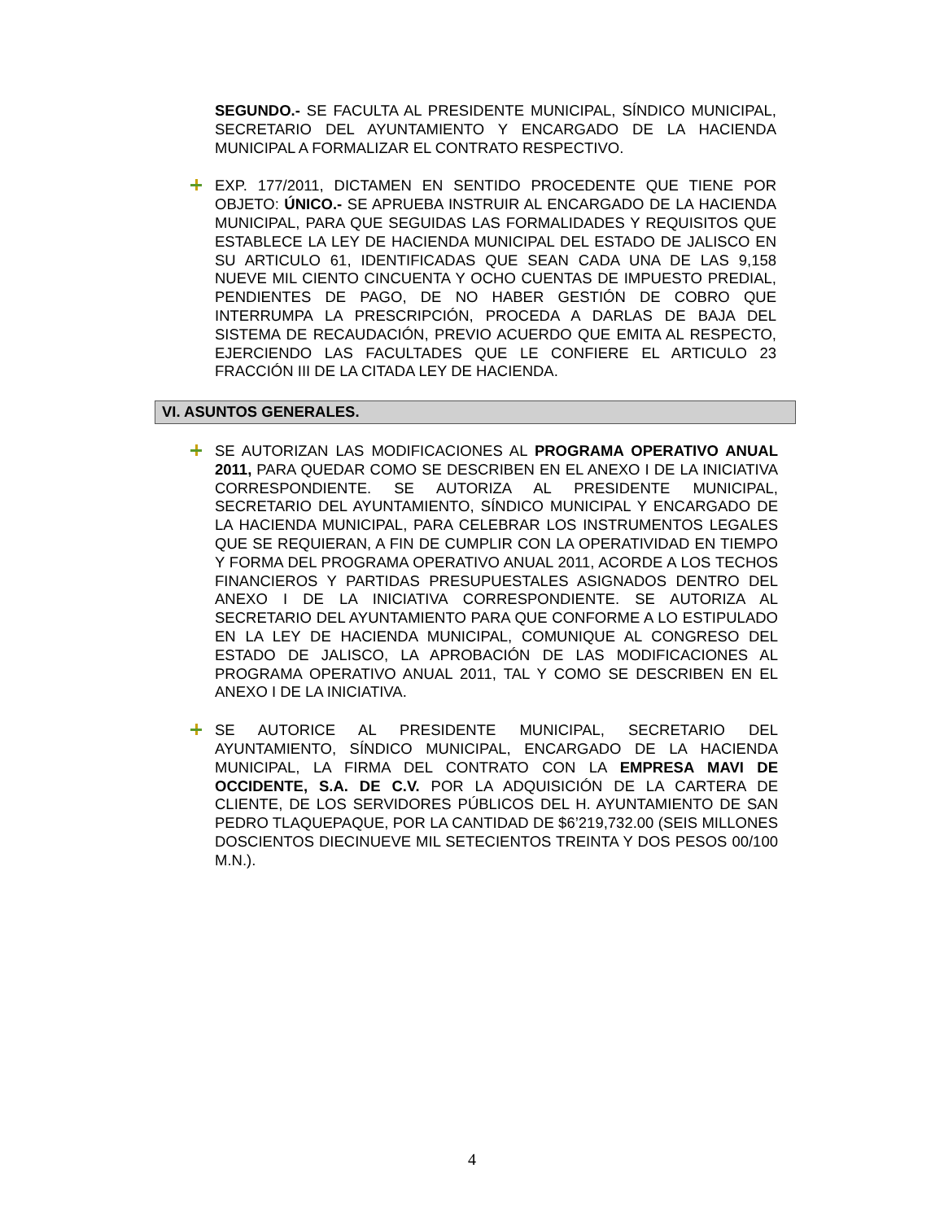SEGUNDO.- SE FACULTA AL PRESIDENTE MUNICIPAL, SÍNDICO MUNICIPAL, SECRETARIO DEL AYUNTAMIENTO Y ENCARGADO DE LA HACIENDA MUNICIPAL A FORMALIZAR EL CONTRATO RESPECTIVO.
EXP. 177/2011, DICTAMEN EN SENTIDO PROCEDENTE QUE TIENE POR OBJETO: ÚNICO.- SE APRUEBA INSTRUIR AL ENCARGADO DE LA HACIENDA MUNICIPAL, PARA QUE SEGUIDAS LAS FORMALIDADES Y REQUISITOS QUE ESTABLECE LA LEY DE HACIENDA MUNICIPAL DEL ESTADO DE JALISCO EN SU ARTICULO 61, IDENTIFICADAS QUE SEAN CADA UNA DE LAS 9,158 NUEVE MIL CIENTO CINCUENTA Y OCHO CUENTAS DE IMPUESTO PREDIAL, PENDIENTES DE PAGO, DE NO HABER GESTIÓN DE COBRO QUE INTERRUMPA LA PRESCRIPCIÓN, PROCEDA A DARLAS DE BAJA DEL SISTEMA DE RECAUDACIÓN, PREVIO ACUERDO QUE EMITA AL RESPECTO, EJERCIENDO LAS FACULTADES QUE LE CONFIERE EL ARTICULO 23 FRACCIÓN III DE LA CITADA LEY DE HACIENDA.
VI. ASUNTOS GENERALES.
SE AUTORIZAN LAS MODIFICACIONES AL PROGRAMA OPERATIVO ANUAL 2011, PARA QUEDAR COMO SE DESCRIBEN EN EL ANEXO I DE LA INICIATIVA CORRESPONDIENTE. SE AUTORIZA AL PRESIDENTE MUNICIPAL, SECRETARIO DEL AYUNTAMIENTO, SÍNDICO MUNICIPAL Y ENCARGADO DE LA HACIENDA MUNICIPAL, PARA CELEBRAR LOS INSTRUMENTOS LEGALES QUE SE REQUIERAN, A FIN DE CUMPLIR CON LA OPERATIVIDAD EN TIEMPO Y FORMA DEL PROGRAMA OPERATIVO ANUAL 2011, ACORDE A LOS TECHOS FINANCIEROS Y PARTIDAS PRESUPUESTALES ASIGNADOS DENTRO DEL ANEXO I DE LA INICIATIVA CORRESPONDIENTE. SE AUTORIZA AL SECRETARIO DEL AYUNTAMIENTO PARA QUE CONFORME A LO ESTIPULADO EN LA LEY DE HACIENDA MUNICIPAL, COMUNIQUE AL CONGRESO DEL ESTADO DE JALISCO, LA APROBACIÓN DE LAS MODIFICACIONES AL PROGRAMA OPERATIVO ANUAL 2011, TAL Y COMO SE DESCRIBEN EN EL ANEXO I DE LA INICIATIVA.
SE AUTORICE AL PRESIDENTE MUNICIPAL, SECRETARIO DEL AYUNTAMIENTO, SÍNDICO MUNICIPAL, ENCARGADO DE LA HACIENDA MUNICIPAL, LA FIRMA DEL CONTRATO CON LA EMPRESA MAVI DE OCCIDENTE, S.A. DE C.V. POR LA ADQUISICIÓN DE LA CARTERA DE CLIENTE, DE LOS SERVIDORES PÚBLICOS DEL H. AYUNTAMIENTO DE SAN PEDRO TLAQUEPAQUE, POR LA CANTIDAD DE $6’219,732.00 (SEIS MILLONES DOSCIENTOS DIECINUEVE MIL SETECIENTOS TREINTA Y DOS PESOS 00/100 M.N.).
4